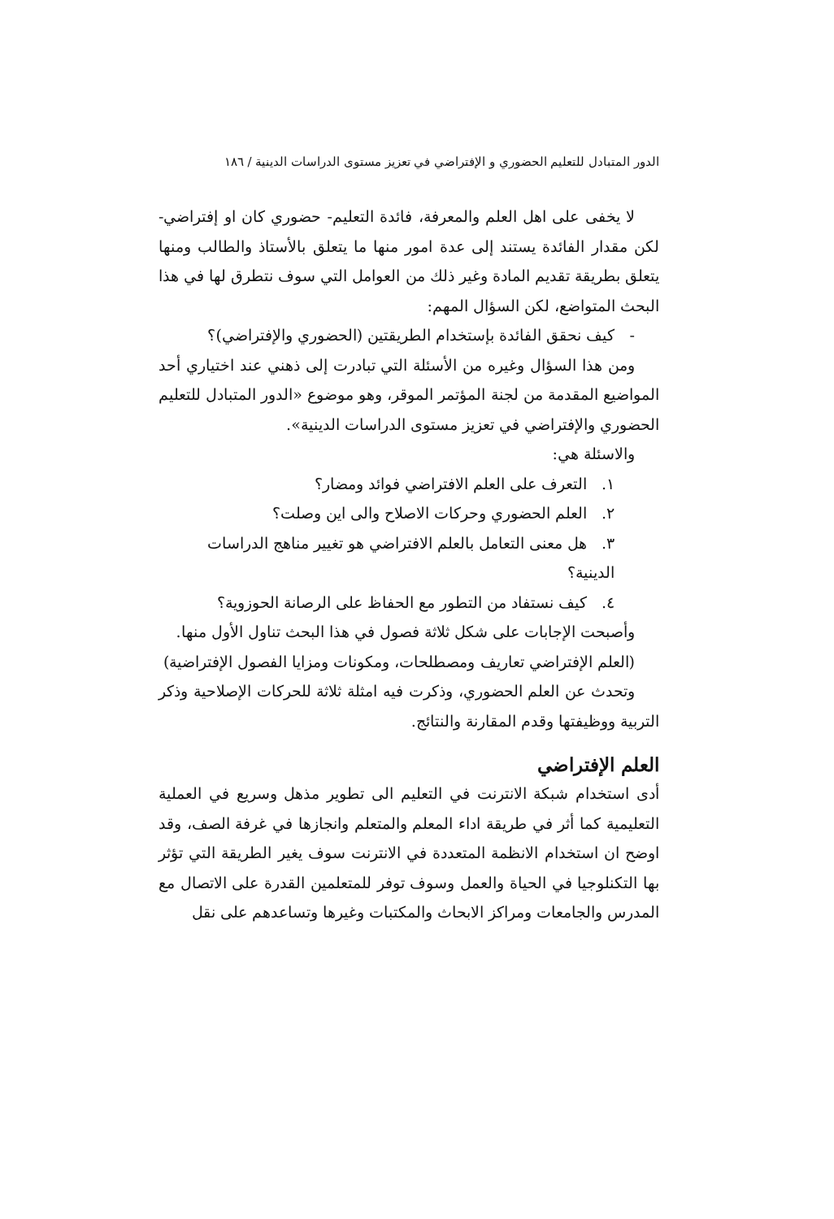الدور المتبادل للتعليم الحضوري و الإفتراضي في تعزيز مستوى الدراسات الدينية / ١٨٦
لا يخفى على اهل العلم والمعرفة، فائدة التعليم- حضوري كان او إفتراضي- لكن مقدار الفائدة يستند إلى عدة امور منها ما يتعلق بالأستاذ والطالب ومنها يتعلق بطريقة تقديم المادة وغير ذلك من العوامل التي سوف نتطرق لها في هذا البحث المتواضع، لكن السؤال المهم:
- كيف نحقق الفائدة بإستخدام الطريقتين (الحضوري والإفتراضي)؟
ومن هذا السؤال وغيره من الأسئلة التي تبادرت إلى ذهني عند اختياري أحد المواضيع المقدمة من لجنة المؤتمر الموقر، وهو موضوع «الدور المتبادل للتعليم الحضوري والإفتراضي في تعزيز مستوى الدراسات الدينية».
والاسئلة هي:
١. التعرف على العلم الافتراضي فوائد ومضار؟
٢. العلم الحضوري وحركات الاصلاح والى اين وصلت؟
٣. هل معنى التعامل بالعلم الافتراضي هو تغيير مناهج الدراسات الدينية؟
٤. كيف نستفاد من التطور مع الحفاظ على الرصانة الحوزوية؟
وأصبحت الإجابات على شكل ثلاثة فصول في هذا البحث تناول الأول منها.
(العلم الإفتراضي تعاريف ومصطلحات، ومكونات ومزايا الفصول الإفتراضية)
وتحدث عن العلم الحضوري، وذكرت فيه امثلة ثلاثة للحركات الإصلاحية وذكر التربية ووظيفتها وقدم المقارنة والنتائج.
العلم الإفتراضي
أدى استخدام شبكة الانترنت في التعليم الى تطوير مذهل وسريع في العملية التعليمية كما أثر في طريقة اداء المعلم والمتعلم وانجازها في غرفة الصف، وقد اوضح ان استخدام الانظمة المتعددة في الانترنت سوف يغير الطريقة التي تؤثر بها التكنلوجيا في الحياة والعمل وسوف توفر للمتعلمين القدرة على الاتصال مع المدرس والجامعات ومراكز الابحاث والمكتبات وغيرها وتساعدهم على نقل